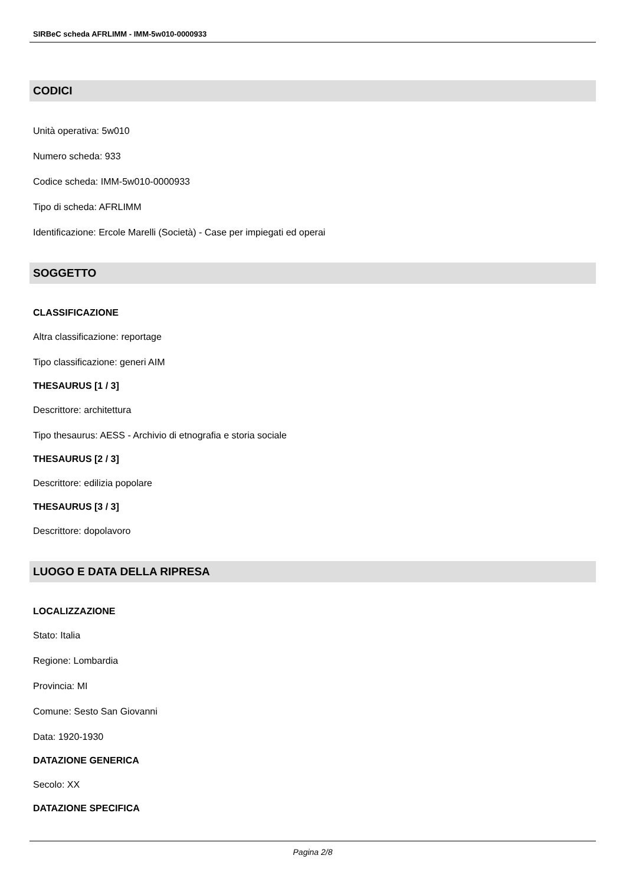SIRBeC scheda AFRLIMM - IMM-5w010-0000933
CODICI
Unità operativa: 5w010
Numero scheda: 933
Codice scheda: IMM-5w010-0000933
Tipo di scheda: AFRLIMM
Identificazione: Ercole Marelli (Società) - Case per impiegati ed operai
SOGGETTO
CLASSIFICAZIONE
Altra classificazione: reportage
Tipo classificazione: generi AIM
THESAURUS [1 / 3]
Descrittore: architettura
Tipo thesaurus: AESS - Archivio di etnografia e storia sociale
THESAURUS [2 / 3]
Descrittore: edilizia popolare
THESAURUS [3 / 3]
Descrittore: dopolavoro
LUOGO E DATA DELLA RIPRESA
LOCALIZZAZIONE
Stato: Italia
Regione: Lombardia
Provincia: MI
Comune: Sesto San Giovanni
Data: 1920-1930
DATAZIONE GENERICA
Secolo: XX
DATAZIONE SPECIFICA
Pagina 2/8